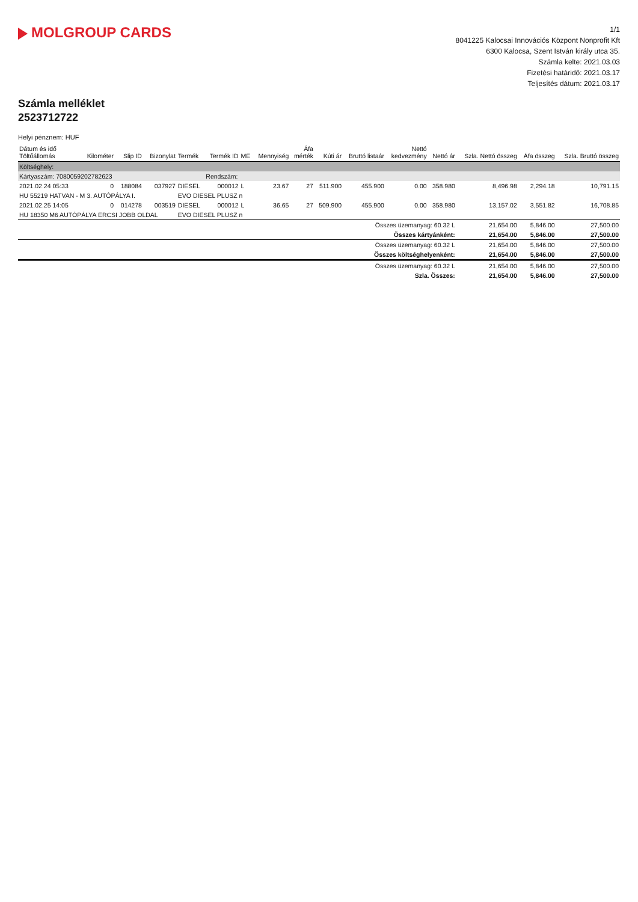MOLGROUP CARDS
1/1
8041225 Kalocsai Innovációs Központ Nonprofit Kft
6300 Kalocsa, Szent István király utca 35.
Számla kelte: 2021.03.03
Fizetési határidő: 2021.03.17
Teljesítés dátum: 2021.03.17
Számla melléklet
2523712722
Helyi pénznem: HUF
| Dátum és idő Töltőállomás | Kilométer | Slip ID | Bizonylat | Termék | Termék ID | ME | Mennyiség | Áfa mérték | Kúti ár | Bruttó listaár | Nettó kedvezmény | Nettó ár | Szla. Nettó összeg | Áfa összeg | Szla. Bruttó összeg |
| --- | --- | --- | --- | --- | --- | --- | --- | --- | --- | --- | --- | --- | --- | --- | --- |
| Költséghely: | | | | | | | | | | | | | | | |
| Kártyaszám: 7080059202782623 | | | | | Rendszám: | | | | | | | | | | |
| 2021.02.24 05:33 | 0 | 188084 | 037927 | DIESEL | 000012 | L | 23.67 | 27 | 511.900 | 455.900 | 0.00 | 358.980 | 8,496.98 | 2,294.18 | 10,791.15 |
| HU 55219 HATVAN - M 3. AUTÓPÁLYA I. | | | | EVO DIESEL PLUSZ n | | | | | | | | | | | |
| 2021.02.25 14:05 | 0 | 014278 | 003519 | DIESEL | 000012 | L | 36.65 | 27 | 509.900 | 455.900 | 0.00 | 358.980 | 13,157.02 | 3,551.82 | 16,708.85 |
| HU 18350 M6 AUTÓPÁLYA ERCSI JOBB OLDAL | | | | EVO DIESEL PLUSZ n | | | | | | | | | | | |
| | | | | | | | | | Összes üzemanyag: 60.32 L | | | | 21,654.00 | 5,846.00 | 27,500.00 |
| | | | | | | | | | Összes kártyánként: | | | | 21,654.00 | 5,846.00 | 27,500.00 |
| | | | | | | | | | Összes üzemanyag: 60.32 L | | | | 21,654.00 | 5,846.00 | 27,500.00 |
| | | | | | | | | | Összes költséghelyenként: | | | | 21,654.00 | 5,846.00 | 27,500.00 |
| | | | | | | | | | Összes üzemanyag: 60.32 L | | | | 21,654.00 | 5,846.00 | 27,500.00 |
| | | | | | | | | | Szla. Összes: | | | | 21,654.00 | 5,846.00 | 27,500.00 |